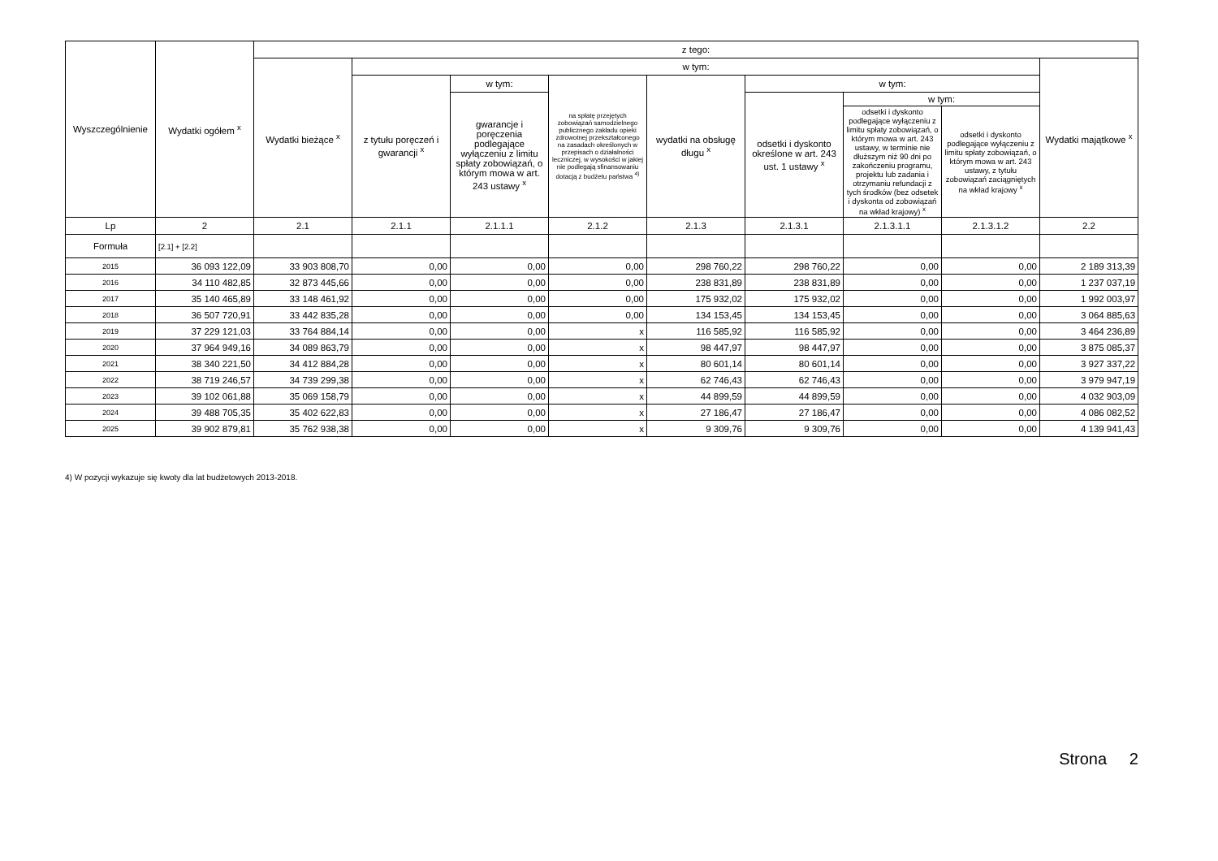| Wyszczególnienie | Wydatki ogółem <sup>x</sup> | z tego: | | | | | | | | |
| --- | --- | --- | --- | --- | --- | --- | --- | --- | --- | --- |
| | | Wydatki bieżące <sup>x</sup> | w tym: | | | | | | | Wydatki majątkowe <sup>x</sup> |
| | | | z tytułu poręczeń i gwarancji <sup>x</sup> | w tym: | na spłatę przejętych zobowiązań samodzielnego publicznego zakładu opieki zdrowotnej przekształconego na zasadach określonych w przepisach o działalności leczniczej, w wysokości w jakiej nie podlegają sfinansowaniu dotacją z budżetu państwa <sup>4)</sup> | wydatki na obsługę długu <sup>x</sup> | w tym: | | | |
| | | | | gwarancje i poręczenia podlegające wyłączeniu z limitu spłaty zobowiązań, o którym mowa w art. 243 ustawy <sup>x</sup> | | | odsetki i dyskonto określone w art. 243 ust. 1 ustawy <sup>x</sup> | w tym: | | |
| | | | | | | | | odsetki i dyskonto podlegające wyłączeniu z limitu spłaty zobowiązań, o którym mowa w art. 243 ustawy, w terminie nie dłuższym niż 90 dni po zakończeniu programu, projektu lub zadania i otrzymaniu refundacji z tych środków (bez odsetek i dyskonta od zobowiązań na wkład krajowy) <sup>x</sup> | odsetki i dyskonto podlegające wyłączeniu z limitu spłaty zobowiązań, o którym mowa w art. 243 ustawy, z tytułu zobowiązań zaciągniętych na wkład krajowy <sup>x</sup> | |
| Lp | 2 | 2.1 | 2.1.1 | 2.1.1.1 | 2.1.2 | 2.1.3 | 2.1.3.1 | 2.1.3.1.1 | 2.1.3.1.2 | 2.2 |
| Formuła | [2.1] + [2.2] | | | | | | | | | |
| 2015 | 36 093 122,09 | 33 903 808,70 | 0,00 | 0,00 | 0,00 | 298 760,22 | 298 760,22 | 0,00 | 0,00 | 2 189 313,39 |
| 2016 | 34 110 482,85 | 32 873 445,66 | 0,00 | 0,00 | 0,00 | 238 831,89 | 238 831,89 | 0,00 | 0,00 | 1 237 037,19 |
| 2017 | 35 140 465,89 | 33 148 461,92 | 0,00 | 0,00 | 0,00 | 175 932,02 | 175 932,02 | 0,00 | 0,00 | 1 992 003,97 |
| 2018 | 36 507 720,91 | 33 442 835,28 | 0,00 | 0,00 | 0,00 | 134 153,45 | 134 153,45 | 0,00 | 0,00 | 3 064 885,63 |
| 2019 | 37 229 121,03 | 33 764 884,14 | 0,00 | 0,00 | x | 116 585,92 | 116 585,92 | 0,00 | 0,00 | 3 464 236,89 |
| 2020 | 37 964 949,16 | 34 089 863,79 | 0,00 | 0,00 | x | 98 447,97 | 98 447,97 | 0,00 | 0,00 | 3 875 085,37 |
| 2021 | 38 340 221,50 | 34 412 884,28 | 0,00 | 0,00 | x | 80 601,14 | 80 601,14 | 0,00 | 0,00 | 3 927 337,22 |
| 2022 | 38 719 246,57 | 34 739 299,38 | 0,00 | 0,00 | x | 62 746,43 | 62 746,43 | 0,00 | 0,00 | 3 979 947,19 |
| 2023 | 39 102 061,88 | 35 069 158,79 | 0,00 | 0,00 | x | 44 899,59 | 44 899,59 | 0,00 | 0,00 | 4 032 903,09 |
| 2024 | 39 488 705,35 | 35 402 622,83 | 0,00 | 0,00 | x | 27 186,47 | 27 186,47 | 0,00 | 0,00 | 4 086 082,52 |
| 2025 | 39 902 879,81 | 35 762 938,38 | 0,00 | 0,00 | x | 9 309,76 | 9 309,76 | 0,00 | 0,00 | 4 139 941,43 |
4) W pozycji wykazuje się kwoty dla lat budżetowych 2013-2018.
Strona 2